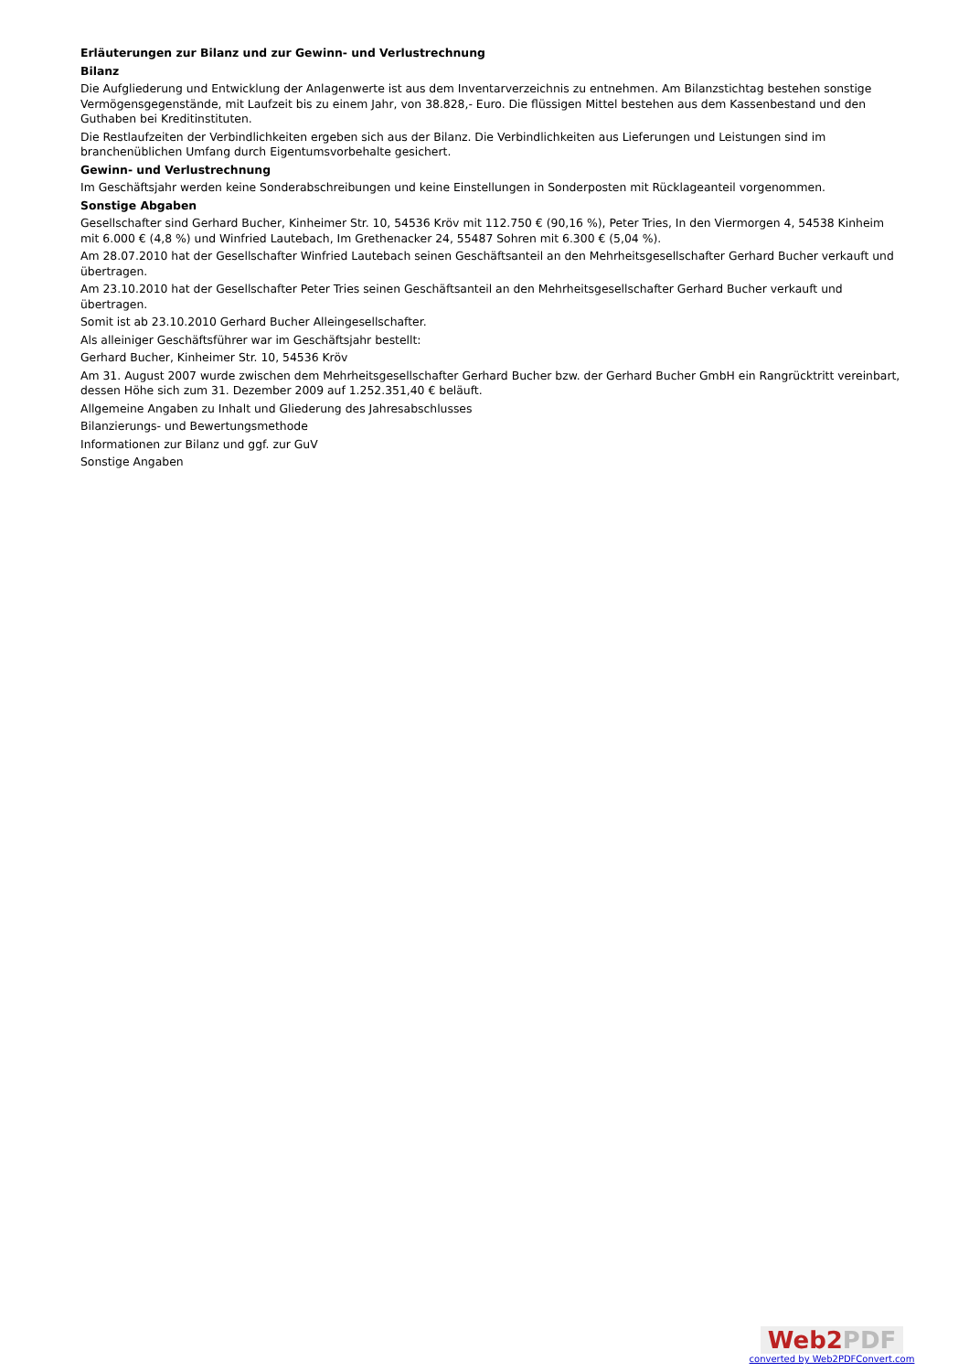Erläuterungen zur Bilanz und zur Gewinn- und Verlustrechnung
Bilanz
Die Aufgliederung und Entwicklung der Anlagenwerte ist aus dem Inventarverzeichnis zu entnehmen. Am Bilanzstichtag bestehen sonstige Vermögensgegenstände, mit Laufzeit bis zu einem Jahr, von 38.828,- Euro. Die flüssigen Mittel bestehen aus dem Kassenbestand und den Guthaben bei Kreditinstituten.
Die Restlaufzeiten der Verbindlichkeiten ergeben sich aus der Bilanz. Die Verbindlichkeiten aus Lieferungen und Leistungen sind im branchenüblichen Umfang durch Eigentumsvorbehalte gesichert.
Gewinn- und Verlustrechnung
Im Geschäftsjahr werden keine Sonderabschreibungen und keine Einstellungen in Sonderposten mit Rücklageanteil vorgenommen.
Sonstige Abgaben
Gesellschafter sind Gerhard Bucher, Kinheimer Str. 10, 54536 Kröv mit 112.750 € (90,16 %), Peter Tries, In den Viermorgen 4, 54538 Kinheim mit 6.000 € (4,8 %) und Winfried Lautebach, Im Grethenacker 24, 55487 Sohren mit 6.300 € (5,04 %).
Am 28.07.2010 hat der Gesellschafter Winfried Lautebach seinen Geschäftsanteil an den Mehrheitsgesellschafter Gerhard Bucher verkauft und übertragen.
Am 23.10.2010 hat der Gesellschafter Peter Tries seinen Geschäftsanteil an den Mehrheitsgesellschafter Gerhard Bucher verkauft und übertragen.
Somit ist ab 23.10.2010 Gerhard Bucher Alleingesellschafter.
Als alleiniger Geschäftsführer war im Geschäftsjahr bestellt:
Gerhard Bucher, Kinheimer Str. 10, 54536 Kröv
Am 31. August 2007 wurde zwischen dem Mehrheitsgesellschafter Gerhard Bucher bzw. der Gerhard Bucher GmbH ein Rangrücktritt vereinbart, dessen Höhe sich zum 31. Dezember 2009 auf 1.252.351,40 € beläuft.
Allgemeine Angaben zu Inhalt und Gliederung des Jahresabschlusses
Bilanzierungs- und Bewertungsmethode
Informationen zur Bilanz und ggf. zur GuV
Sonstige Angaben
Web2PDF
converted by Web2PDFConvert.com